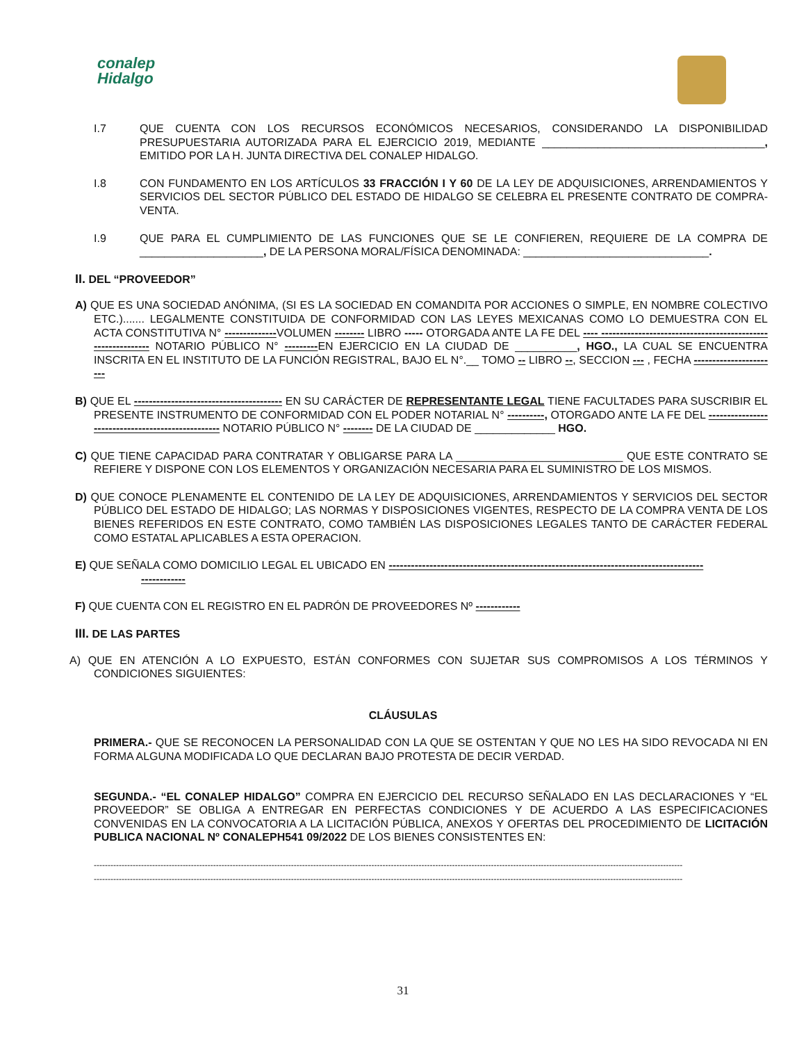conalep
Hidalgo
I.7 QUE CUENTA CON LOS RECURSOS ECONÓMICOS NECESARIOS, CONSIDERANDO LA DISPONIBILIDAD PRESUPUESTARIA AUTORIZADA PARA EL EJERCICIO 2019, MEDIANTE ____________________________________, EMITIDO POR LA H. JUNTA DIRECTIVA DEL CONALEP HIDALGO.
I.8 CON FUNDAMENTO EN LOS ARTÍCULOS 33 FRACCIÓN I Y 60 DE LA LEY DE ADQUISICIONES, ARRENDAMIENTOS Y SERVICIOS DEL SECTOR PÚBLICO DEL ESTADO DE HIDALGO SE CELEBRA EL PRESENTE CONTRATO DE COMPRA-VENTA.
I.9 QUE PARA EL CUMPLIMIENTO DE LAS FUNCIONES QUE SE LE CONFIEREN, REQUIERE DE LA COMPRA DE ____________________, DE LA PERSONA MORAL/FÍSICA DENOMINADA: ______________________________.
II. DEL “PROVEEDOR”
A) QUE ES UNA SOCIEDAD ANÓNIMA, (SI ES LA SOCIEDAD EN COMANDITA POR ACCIONES O SIMPLE, EN NOMBRE COLECTIVO ETC.)....... LEGALMENTE CONSTITUIDA DE CONFORMIDAD CON LAS LEYES MEXICANAS COMO LO DEMUESTRA CON EL ACTA CONSTITUTIVA N° --------------VOLUMEN -------- LIBRO ----- OTORGADA ANTE LA FE DEL ---- ------------------------------------------------------------ NOTARIO PÚBLICO N° ---------EN EJERCICIO EN LA CIUDAD DE __________, HGO., LA CUAL SE ENCUENTRA INSCRITA EN EL INSTITUTO DE LA FUNCIÓN REGISTRAL, BAJO EL N°.__ TOMO -- LIBRO --, SECCION --- , FECHA -----------------------
B) QUE EL ---------------------------------------- EN SU CARÁCTER DE REPRESENTANTE LEGAL TIENE FACULTADES PARA SUSCRIBIR EL PRESENTE INSTRUMENTO DE CONFORMIDAD CON EL PODER NOTARIAL N° ----------, OTORGADO ANTE LA FE DEL -------------------------------------------------- NOTARIO PÚBLICO N° -------- DE LA CIUDAD DE _____________ HGO.
C) QUE TIENE CAPACIDAD PARA CONTRATAR Y OBLIGARSE PARA LA ___________________________ QUE ESTE CONTRATO SE REFIERE Y DISPONE CON LOS ELEMENTOS Y ORGANIZACIÓN NECESARIA PARA EL SUMINISTRO DE LOS MISMOS.
D) QUE CONOCE PLENAMENTE EL CONTENIDO DE LA LEY DE ADQUISICIONES, ARRENDAMIENTOS Y SERVICIOS DEL SECTOR PÚBLICO DEL ESTADO DE HIDALGO; LAS NORMAS Y DISPOSICIONES VIGENTES, RESPECTO DE LA COMPRA VENTA DE LOS BIENES REFERIDOS EN ESTE CONTRATO, COMO TAMBIÉN LAS DISPOSICIONES LEGALES TANTO DE CARÁCTER FEDERAL COMO ESTATAL APLICABLES A ESTA OPERACION.
E) QUE SEÑALA COMO DOMICILIO LEGAL EL UBICADO EN -------------------------------------------------------------------------------------
------------
F) QUE CUENTA CON EL REGISTRO EN EL PADRÓN DE PROVEEDORES Nº ------------
III. DE LAS PARTES
A) QUE EN ATENCIÓN A LO EXPUESTO, ESTÁN CONFORMES CON SUJETAR SUS COMPROMISOS A LOS TÉRMINOS Y CONDICIONES SIGUIENTES:
CLÁUSULAS
PRIMERA.- QUE SE RECONOCEN LA PERSONALIDAD CON LA QUE SE OSTENTAN Y QUE NO LES HA SIDO REVOCADA NI EN FORMA ALGUNA MODIFICADA LO QUE DECLARAN BAJO PROTESTA DE DECIR VERDAD.
SEGUNDA.- “EL CONALEP HIDALGO” COMPRA EN EJERCICIO DEL RECURSO SEÑALADO EN LAS DECLARACIONES Y “EL PROVEEDOR” SE OBLIGA A ENTREGAR EN PERFECTAS CONDICIONES Y DE ACUERDO A LAS ESPECIFICACIONES CONVENIDAS EN LA CONVOCATORIA A LA LICITACIÓN PÚBLICA, ANEXOS Y OFERTAS DEL PROCEDIMIENTO DE LICITACIÓN PUBLICA NACIONAL Nº CONALEPH541 09/2022 DE LOS BIENES CONSISTENTES EN:
--------------------------------------------------------------------------------------------------------------------------------------------------------------------------------------------------------------------
--------------------------------------------------------------------------------------------------------------------------------------------------------------------------------------------------------------------
31